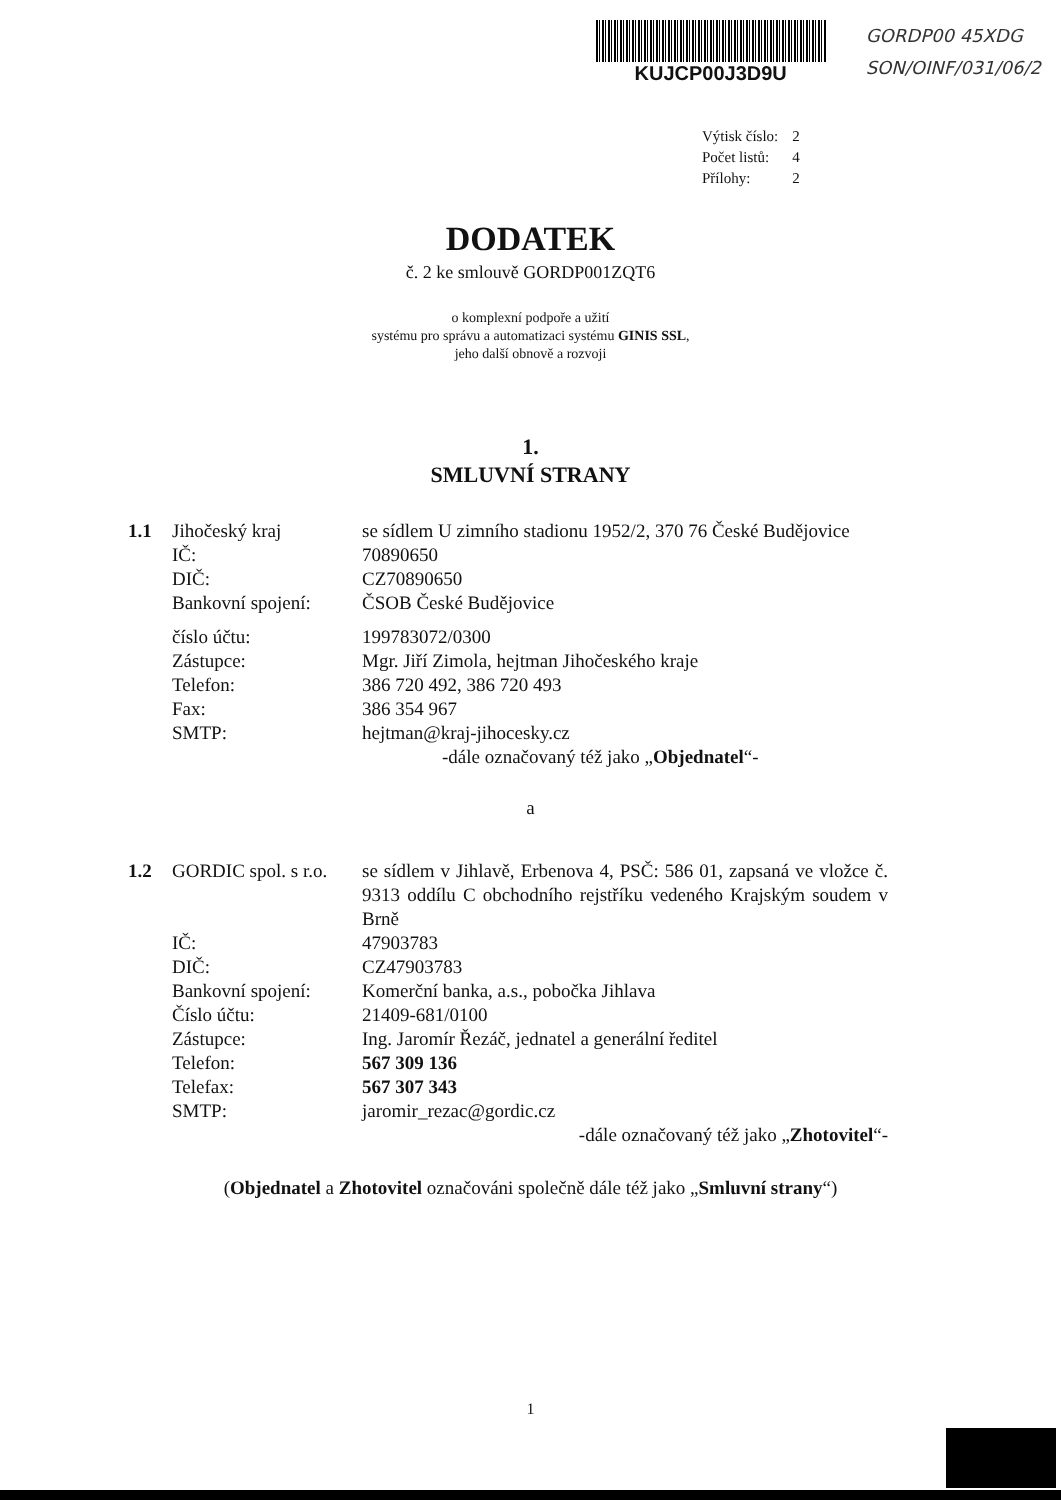KUJCP00J3D9U
GORDP00 45XDG
SON/OINF/031/06/2
| Výtisk číslo: | 2 |
| Počet listů: | 4 |
| Přílohy: | 2 |
DODATEK
č. 2 ke smlouvě GORDP001ZQT6
o komplexní podpoře a užití
systému pro správu a automatizaci systému GINIS SSL,
jeho další obnově a rozvoji
1.
SMLUVNÍ STRANY
| 1.1 | Jihočeský kraj | se sídlem U zimního stadionu 1952/2, 370 76 České Budějovice |
| | IČ: | 70890650 |
| | DIČ: | CZ70890650 |
| | Bankovní spojení: | ČSOB České Budějovice |
| | číslo účtu: | 199783072/0300 |
| | Zástupce: | Mgr. Jiří Zimola, hejtman Jihočeského kraje |
| | Telefon: | 386 720 492, 386 720 493 |
| | Fax: | 386 354 967 |
| | SMTP: | hejtman@kraj-jihocesky.cz |
| | | -dále označovaný též jako „ Objednatel “- |
a
| 1.2 | GORDIC spol. s r.o. | se sídlem v Jihlavě, Erbenova 4, PSČ: 586 01, zapsaná ve vložce č. 9313 oddílu C obchodního rejstříku vedeného Krajským soudem v Brně |
| | IČ: | 47903783 |
| | DIČ: | CZ47903783 |
| | Bankovní spojení: | Komerční banka, a.s., pobočka Jihlava |
| | Číslo účtu: | 21409-681/0100 |
| | Zástupce: | Ing. Jaromír Řezáč, jednatel a generální ředitel |
| | Telefon: | 567 309 136 |
| | Telefax: | 567 307 343 |
| | SMTP: | jaromir_rezac@gordic.cz |
| | | -dále označovaný též jako „ Zhotovitel “- |
(Objednatel a Zhotovitel označováni společně dále též jako „Smluvní strany“)
1